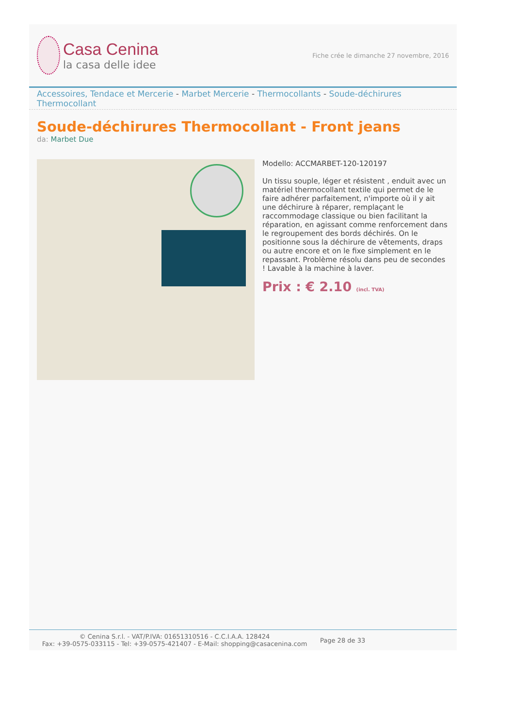Casa Cenina
la casa delle idee
Fiche crée le dimanche 27 novembre, 2016
Accessoires, Tendace et Mercerie - Marbet Mercerie - Thermocollants - Soude-déchirures Thermocollant
Soude-déchirures Thermocollant - Front jeans
da: Marbet Due
Modello: ACCMARBET-120-120197
Un tissu souple, léger et résistent , enduit avec un matériel thermocollant textile qui permet de le faire adhérer parfaitement, n'importe où il y ait une déchirure à réparer, remplaçant le raccommodage classique ou bien facilitant la réparation, en agissant comme renforcement dans le regroupement des bords déchirés. On le positionne sous la déchirure de vêtements, draps ou autre encore et on le fixe simplement en le repassant. Problème résolu dans peu de secondes ! Lavable à la machine à laver.
Prix : € 2.10 (incl. TVA)
© Cenina S.r.l. - VAT/P.IVA: 01651310516 - C.C.I.A.A. 128424
Fax: +39-0575-033115 - Tel: +39-0575-421407 - E-Mail: shopping@casacenina.com
Page 28 de 33